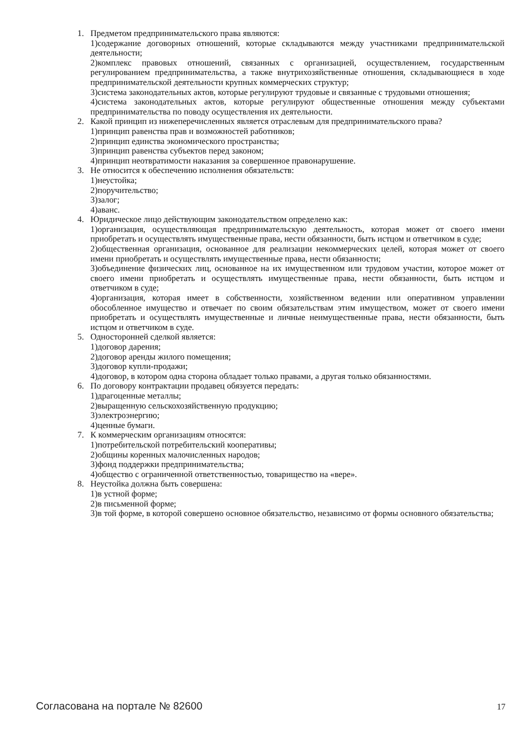1. Предметом предпринимательского права являются:
1)содержание договорных отношений, которые складываются между участниками предпринимательской деятельности;
2)комплекс правовых отношений, связанных с организацией, осуществлением, государственным регулированием предпринимательства, а также внутрихозяйственные отношения, складывающиеся в ходе предпринимательской деятельности крупных коммерческих структур;
3)система законодательных актов, которые регулируют трудовые и связанные с трудовыми отношения;
4)система законодательных актов, которые регулируют общественные отношения между субъектами предпринимательства по поводу осуществления их деятельности.
2. Какой принцип из нижеперечисленных является отраслевым для предпринимательского права?
1)принцип равенства прав и возможностей работников;
2)принцип единства экономического пространства;
3)принцип равенства субъектов перед законом;
4)принцип неотвратимости наказания за совершенное правонарушение.
3. Не относится к обеспечению исполнения обязательств:
1)неустойка;
2)поручительство;
3)залог;
4)аванс.
4. Юридическое лицо действующим законодательством определено как:
1)организация, осуществляющая предпринимательскую деятельность, которая может от своего имени приобретать и осуществлять имущественные права, нести обязанности, быть истцом и ответчиком в суде;
2)общественная организация, основанное для реализации некоммерческих целей, которая может от своего имени приобретать и осуществлять имущественные права, нести обязанности;
3)объединение физических лиц, основанное на их имущественном или трудовом участии, которое может от своего имени приобретать и осуществлять имущественные права, нести обязанности, быть истцом и ответчиком в суде;
4)организация, которая имеет в собственности, хозяйственном ведении или оперативном управлении обособленное имущество и отвечает по своим обязательствам этим имуществом, может от своего имени приобретать и осуществлять имущественные и личные неимущественные права, нести обязанности, быть истцом и ответчиком в суде.
5. Односторонней сделкой является:
1)договор дарения;
2)договор аренды жилого помещения;
3)договор купли-продажи;
4)договор, в котором одна сторона обладает только правами, а другая только обязанностями.
6. По договору контрактации продавец обязуется передать:
1)драгоценные металлы;
2)выращенную сельскохозяйственную продукцию;
3)электроэнергию;
4)ценные бумаги.
7. К коммерческим организациям относятся:
1)потребительской потребительский кооперативы;
2)общины коренных малочисленных народов;
3)фонд поддержки предпринимательства;
4)общество с ограниченной ответственностью, товарищество на «вере».
8. Неустойка должна быть совершена:
1)в устной форме;
2)в письменной форме;
3)в той форме, в которой совершено основное обязательство, независимо от формы основного обязательства;
Согласована на портале № 82600 17